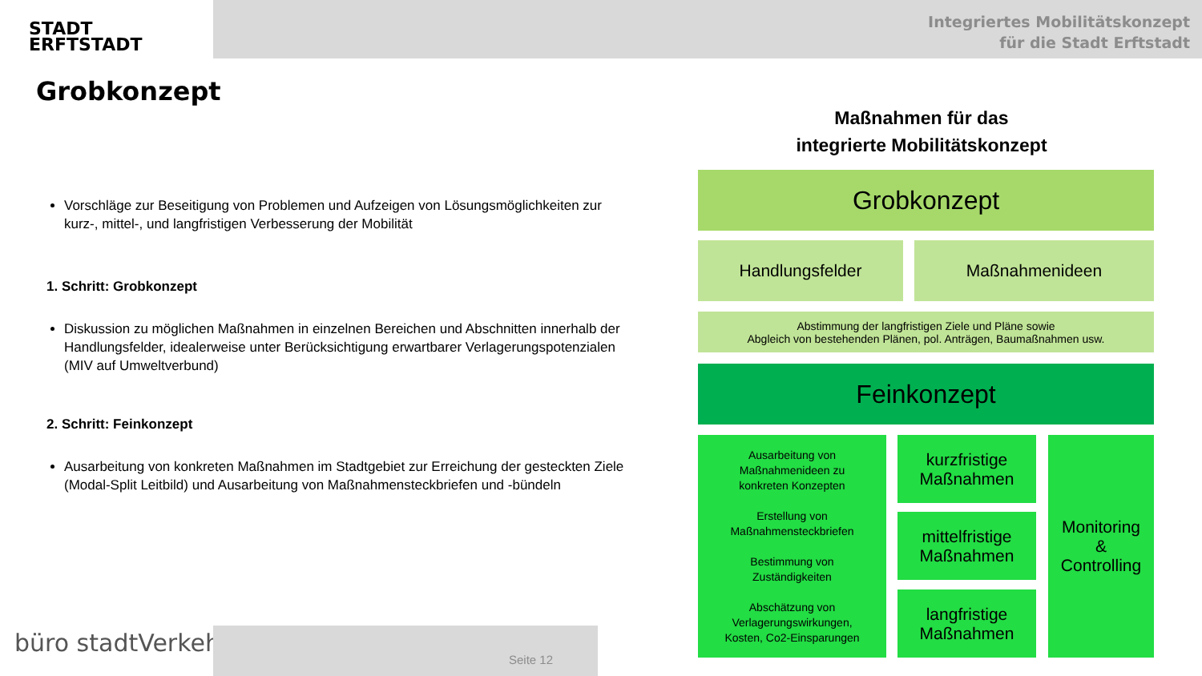STADT
ERFTSTADT
Integriertes Mobilitätskonzept
für die Stadt Erftstadt
Grobkonzept
Vorschläge zur Beseitigung von Problemen und Aufzeigen von Lösungsmöglichkeiten zur kurz-, mittel-, und langfristigen Verbesserung der Mobilität
1. Schritt: Grobkonzept
Diskussion zu möglichen Maßnahmen in einzelnen Bereichen und Abschnitten innerhalb der Handlungsfelder, idealerweise unter Berücksichtigung erwartbarer Verlagerungspotenzialen (MIV auf Umweltverbund)
2. Schritt: Feinkonzept
Ausarbeitung von konkreten Maßnahmen im Stadtgebiet zur Erreichung der gesteckten Ziele (Modal-Split Leitbild) und Ausarbeitung von Maßnahmensteckbriefen und -bündeln
Maßnahmen für das
integrierte Mobilitätskonzept
Grobkonzept
Handlungsfelder Maßnahmenideen
Abstimmung der langfristigen Ziele und Pläne sowie
Abgleich von bestehenden Plänen, pol. Anträgen, Baumaßnahmen usw.
Feinkonzept
Ausarbeitung von
Maßnahmenideen zu
konkreten Konzepten
Erstellung von
Maßnahmensteckbriefen
Bestimmung von
Zuständigkeiten
Abschätzung von
Verlagerungswirkungen,
Kosten, Co2-Einsparungen
kurzfristige
Maßnahmen
mittelfristige
Maßnahmen
langfristige
Maßnahmen
Monitoring
&
Controlling
büro stadtVerkehr
Seite 12